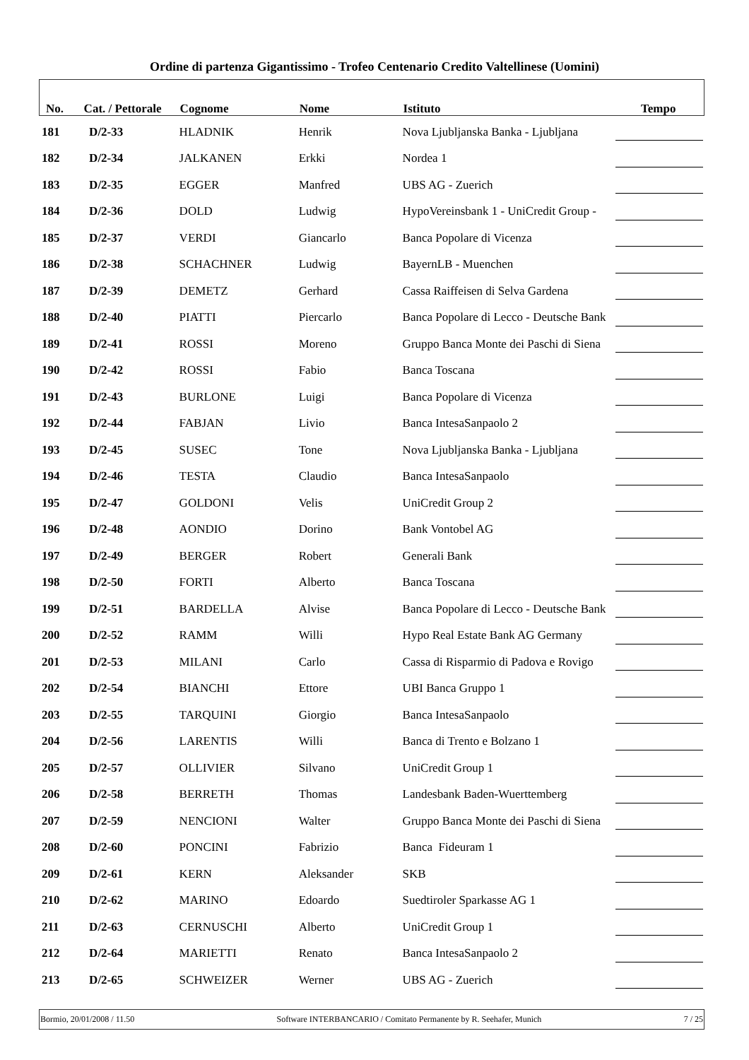Ordine di partenza Gigantissimo - Trofeo Centenario Credito Valtellinese (Uomini)
| No. | Cat. / Pettorale | Cognome | Nome | Istituto | Tempo |
| --- | --- | --- | --- | --- | --- |
| 181 | D/2-33 | HLADNIK | Henrik | Nova Ljubljanska Banka - Ljubljana | |
| 182 | D/2-34 | JALKANEN | Erkki | Nordea 1 | |
| 183 | D/2-35 | EGGER | Manfred | UBS AG - Zuerich | |
| 184 | D/2-36 | DOLD | Ludwig | HypoVereinsbank 1 - UniCredit Group - | |
| 185 | D/2-37 | VERDI | Giancarlo | Banca Popolare di Vicenza | |
| 186 | D/2-38 | SCHACHNER | Ludwig | BayernLB - Muenchen | |
| 187 | D/2-39 | DEMETZ | Gerhard | Cassa Raiffeisen di Selva Gardena | |
| 188 | D/2-40 | PIATTI | Piercarlo | Banca Popolare di Lecco - Deutsche Bank | |
| 189 | D/2-41 | ROSSI | Moreno | Gruppo Banca Monte dei Paschi di Siena | |
| 190 | D/2-42 | ROSSI | Fabio | Banca Toscana | |
| 191 | D/2-43 | BURLONE | Luigi | Banca Popolare di Vicenza | |
| 192 | D/2-44 | FABJAN | Livio | Banca IntesaSanpaolo 2 | |
| 193 | D/2-45 | SUSEC | Tone | Nova Ljubljanska Banka - Ljubljana | |
| 194 | D/2-46 | TESTA | Claudio | Banca IntesaSanpaolo | |
| 195 | D/2-47 | GOLDONI | Velis | UniCredit Group 2 | |
| 196 | D/2-48 | AONDIO | Dorino | Bank Vontobel AG | |
| 197 | D/2-49 | BERGER | Robert | Generali Bank | |
| 198 | D/2-50 | FORTI | Alberto | Banca Toscana | |
| 199 | D/2-51 | BARDELLA | Alvise | Banca Popolare di Lecco - Deutsche Bank | |
| 200 | D/2-52 | RAMM | Willi | Hypo Real Estate Bank AG Germany | |
| 201 | D/2-53 | MILANI | Carlo | Cassa di Risparmio di Padova e Rovigo | |
| 202 | D/2-54 | BIANCHI | Ettore | UBI Banca Gruppo 1 | |
| 203 | D/2-55 | TARQUINI | Giorgio | Banca IntesaSanpaolo | |
| 204 | D/2-56 | LARENTIS | Willi | Banca di Trento e Bolzano 1 | |
| 205 | D/2-57 | OLLIVIER | Silvano | UniCredit Group 1 | |
| 206 | D/2-58 | BERRETH | Thomas | Landesbank Baden-Wuerttemberg | |
| 207 | D/2-59 | NENCIONI | Walter | Gruppo Banca Monte dei Paschi di Siena | |
| 208 | D/2-60 | PONCINI | Fabrizio | Banca Fideuram 1 | |
| 209 | D/2-61 | KERN | Aleksander | SKB | |
| 210 | D/2-62 | MARINO | Edoardo | Suedtiroler Sparkasse AG 1 | |
| 211 | D/2-63 | CERNUSCHI | Alberto | UniCredit Group 1 | |
| 212 | D/2-64 | MARIETTI | Renato | Banca IntesaSanpaolo 2 | |
| 213 | D/2-65 | SCHWEIZER | Werner | UBS AG - Zuerich | |
Bormio, 20/01/2008 / 11.50 Software INTERBANCARIO / Comitato Permanente by R. Seehafer, Munich 7 / 25